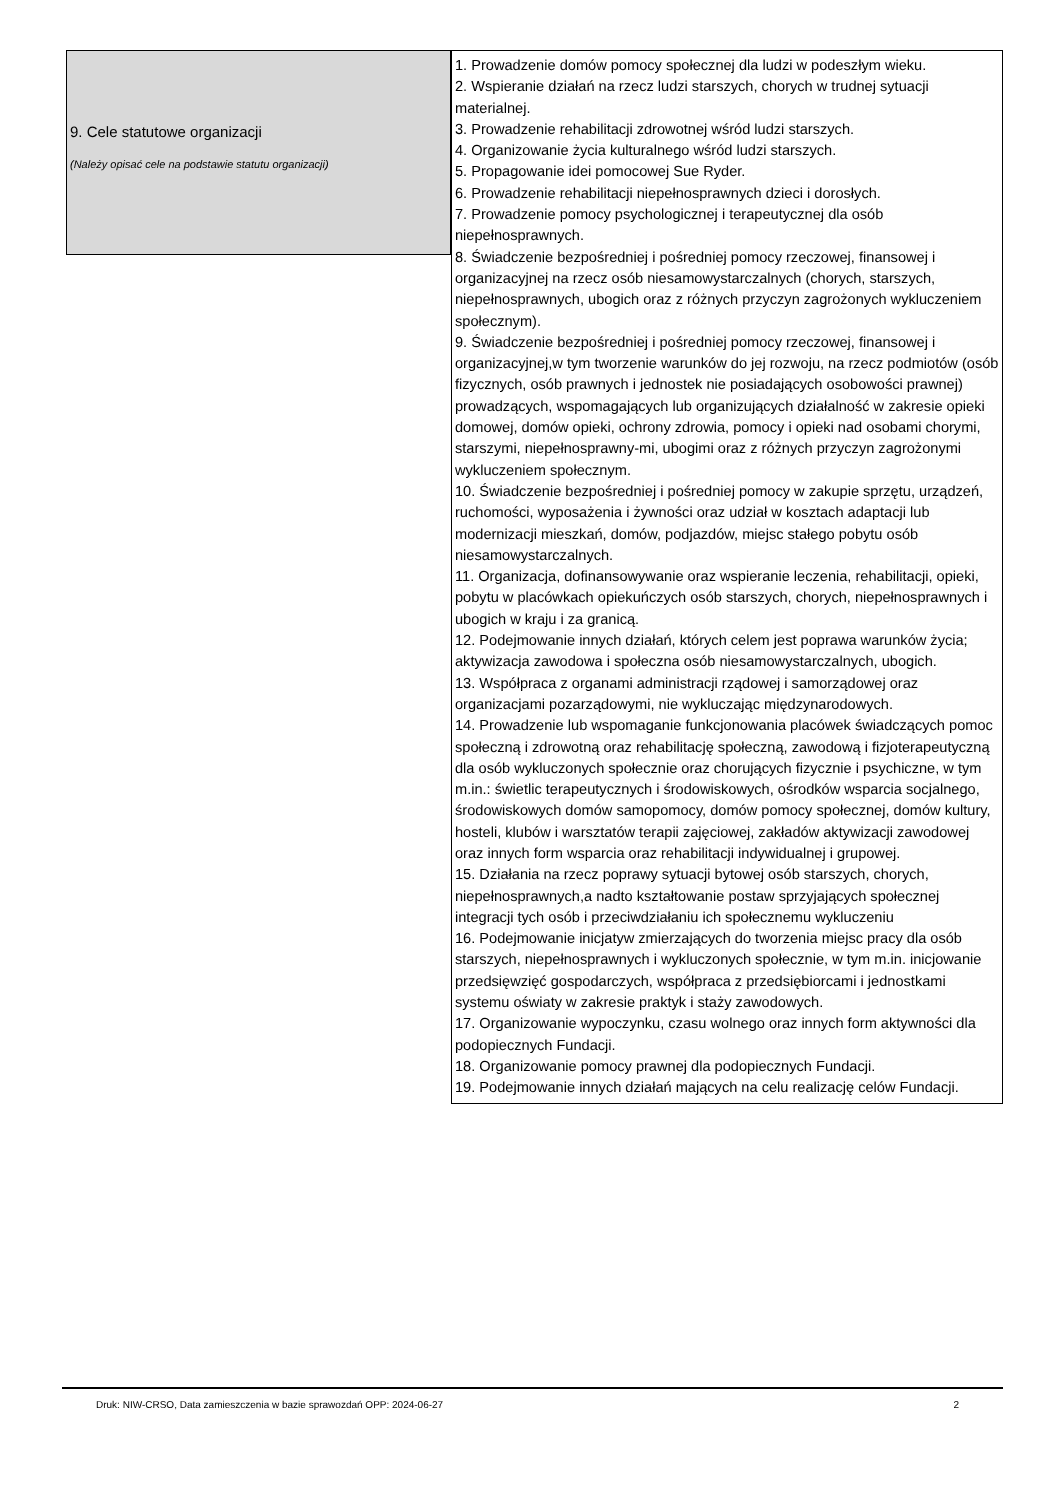9. Cele statutowe organizacji
(Należy opisać cele na podstawie statutu organizacji)
1. Prowadzenie domów pomocy społecznej dla ludzi w podeszłym wieku.
2. Wspieranie działań na rzecz ludzi starszych, chorych w trudnej sytuacji materialnej.
3. Prowadzenie rehabilitacji zdrowotnej wśród ludzi starszych.
4. Organizowanie życia kulturalnego wśród ludzi starszych.
5. Propagowanie idei pomocowej Sue Ryder.
6. Prowadzenie rehabilitacji niepełnosprawnych dzieci i dorosłych.
7. Prowadzenie pomocy psychologicznej i terapeutycznej dla osób niepełnosprawnych.
8. Świadczenie bezpośredniej i pośredniej pomocy rzeczowej, finansowej i organizacyjnej na rzecz osób niesamowystarczalnych (chorych, starszych, niepełnosprawnych, ubogich oraz z różnych przyczyn zagrożonych wykluczeniem społecznym).
9. Świadczenie bezpośredniej i pośredniej pomocy rzeczowej, finansowej i organizacyjnej,w tym tworzenie warunków do jej rozwoju, na rzecz podmiotów (osób fizycznych, osób prawnych i jednostek nie posiadających osobowości prawnej) prowadzących, wspomagających lub organizujących działalność w zakresie opieki domowej, domów opieki, ochrony zdrowia, pomocy i opieki nad osobami chorymi, starszymi, niepełnosprawny-mi, ubogimi oraz z różnych przyczyn zagrożonymi wykluczeniem społecznym.
10. Świadczenie bezpośredniej i pośredniej pomocy w zakupie sprzętu, urządzeń, ruchomości, wyposażenia i żywności oraz udział w kosztach adaptacji lub modernizacji mieszkań, domów, podjazdów, miejsc stałego pobytu osób niesamowystarczalnych.
11. Organizacja, dofinansowywanie oraz wspieranie leczenia, rehabilitacji, opieki, pobytu w placówkach opiekuńczych osób starszych, chorych, niepełnosprawnych i ubogich w kraju i za granicą.
12. Podejmowanie innych działań, których celem jest poprawa warunków życia; aktywizacja zawodowa i społeczna osób niesamowystarczalnych, ubogich.
13. Współpraca z organami administracji rządowej i samorządowej oraz organizacjami pozarządowymi, nie wykluczając międzynarodowych.
14. Prowadzenie lub wspomaganie funkcjonowania placówek świadczących pomoc społeczną i zdrowotną oraz rehabilitację społeczną, zawodową i fizjoterapeutyczną dla osób wykluczonych społecznie oraz chorujących fizycznie i psychiczne, w tym m.in.: świetlic terapeutycznych i środowiskowych, ośrodków wsparcia socjalnego, środowiskowych domów samopomocy, domów pomocy społecznej, domów kultury, hosteli, klubów i warsztatów terapii zajęciowej, zakładów aktywizacji zawodowej oraz innych form wsparcia oraz rehabilitacji indywidualnej i grupowej.
15. Działania na rzecz poprawy sytuacji bytowej osób starszych, chorych, niepełnosprawnych,a nadto kształtowanie postaw sprzyjających społecznej integracji tych osób i przeciwdziałaniu ich społecznemu wykluczeniu
16. Podejmowanie inicjatyw zmierzających do tworzenia miejsc pracy dla osób starszych, niepełnosprawnych i wykluczonych społecznie, w tym m.in. inicjowanie przedsięwzięć gospodarczych, współpraca z przedsiębiorcami i jednostkami systemu oświaty w zakresie praktyk i staży zawodowych.
17. Organizowanie wypoczynku, czasu wolnego oraz innych form aktywności dla podopiecznych Fundacji.
18. Organizowanie pomocy prawnej dla podopiecznych Fundacji.
19. Podejmowanie innych działań mających na celu realizację celów Fundacji.
Druk: NIW-CRSO, Data zamieszczenia w bazie sprawozdań OPP: 2024-06-27 2